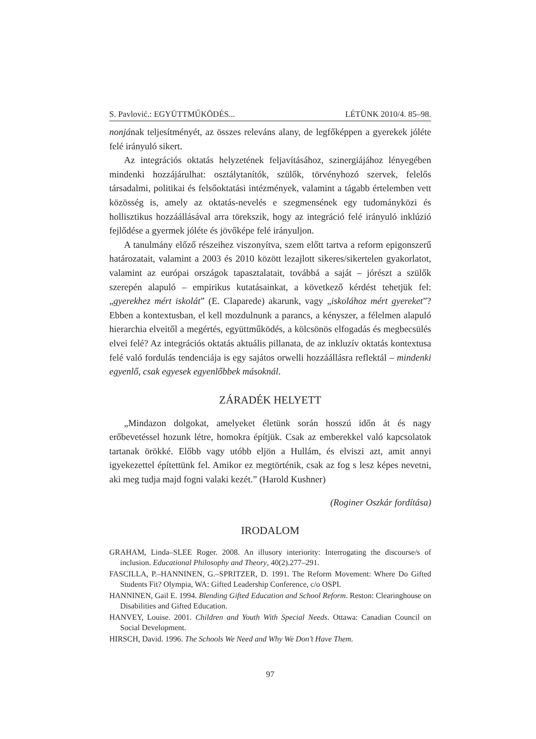S. Pavlović.: EGYÜTTMŰKÖDÉS... LÉTÜNK 2010/4. 85–98.
nonjának teljesítményét, az összes releváns alany, de legfőképpen a gyerekek jóléte felé irányuló sikert.
Az integrációs oktatás helyzetének feljavításához, szinergiájához lényegében mindenki hozzájárulhat: osztálytanítók, szülők, törvényhozó szervek, felelős társadalmi, politikai és felsőoktatási intézmények, valamint a tágabb értelemben vett közösség is, amely az oktatás-nevelés e szegmensének egy tudományközi és hollisztikus hozzáállásával arra törekszik, hogy az integráció felé irányuló inklúzió fejlődése a gyermek jóléte és jövőképe felé irányuljon.
A tanulmány előző részeihez viszonyítva, szem előtt tartva a reform epigonszerű határozatait, valamint a 2003 és 2010 között lezajlott sikeres/sikertelen gyakorlatot, valamint az európai országok tapasztalatait, továbbá a saját – jórészt a szülők szerepén alapuló – empirikus kutatásainkat, a következő kérdést tehetjük fel: „gyerekhez mért iskolát” (E. Claparede) akarunk, vagy „iskolához mért gyereket”? Ebben a kontextusban, el kell mozdulnunk a parancs, a kényszer, a félelmen alapuló hierarchia elveitől a megértés, együttműködés, a kölcsönös elfogadás és megbecsülés elvei felé? Az integrációs oktatás aktuális pillanata, de az inkluzív oktatás kontextusa felé való fordulás tendenciája is egy sajátos orwelli hozzáállásra reflektál – mindenki egyenlő, csak egyesek egyenlőbbek másoknál.
ZÁRADÉK HELYETT
„Mindazon dolgokat, amelyeket életünk során hosszú időn át és nagy erőbevetéssel hozunk létre, homokra építjük. Csak az emberekkel való kapcsolatok tartanak örökké. Előbb vagy utóbb eljön a Hullám, és elviszi azt, amit annyi igyekezettel építettünk fel. Amikor ez megtörténik, csak az fog s lesz képes nevetni, aki meg tudja majd fogni valaki kezét.” (Harold Kushner)
(Roginer Oszkár fordítása)
IRODALOM
GRAHAM, Linda–SLEE Roger. 2008. An illusory interiority: Interrogating the discourse/s of inclusion. Educational Philosophy and Theory, 40(2).277–291.
FASCILLA, P.–HANNINEN, G.–SPRITZER, D. 1991. The Reform Movement: Where Do Gifted Students Fit? Olympia, WA: Gifted Leadership Conference, c/o OSPI.
HANNINEN, Gail E. 1994. Blending Gifted Education and School Reform. Reston: Clearinghouse on Disabilities and Gifted Education.
HANVEY, Louise. 2001. Children and Youth With Special Needs. Ottawa: Canadian Council on Social Development.
HIRSCH, David. 1996. The Schools We Need and Why We Don’t Have Them.
97